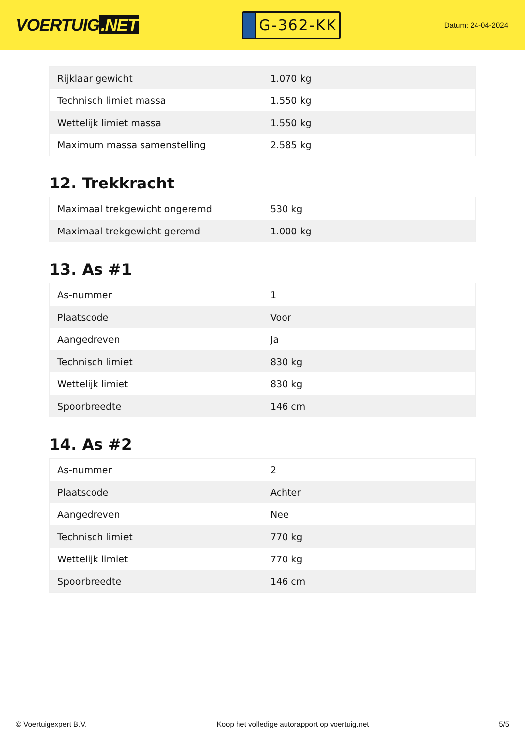VOERTUIG.NET
G-362-KK
Datum: 24-04-2024
| Rijklaar gewicht | 1.070 kg |
| Technisch limiet massa | 1.550 kg |
| Wettelijk limiet massa | 1.550 kg |
| Maximum massa samenstelling | 2.585 kg |
12. Trekkracht
| Maximaal trekgewicht ongeremd | 530 kg |
| Maximaal trekgewicht geremd | 1.000 kg |
13. As #1
| As-nummer | 1 |
| Plaatscode | Voor |
| Aangedreven | Ja |
| Technisch limiet | 830 kg |
| Wettelijk limiet | 830 kg |
| Spoorbreedte | 146 cm |
14. As #2
| As-nummer | 2 |
| Plaatscode | Achter |
| Aangedreven | Nee |
| Technisch limiet | 770 kg |
| Wettelijk limiet | 770 kg |
| Spoorbreedte | 146 cm |
© Voertuigexpert B.V. Koop het volledige autorapport op voertuig.net 5/5